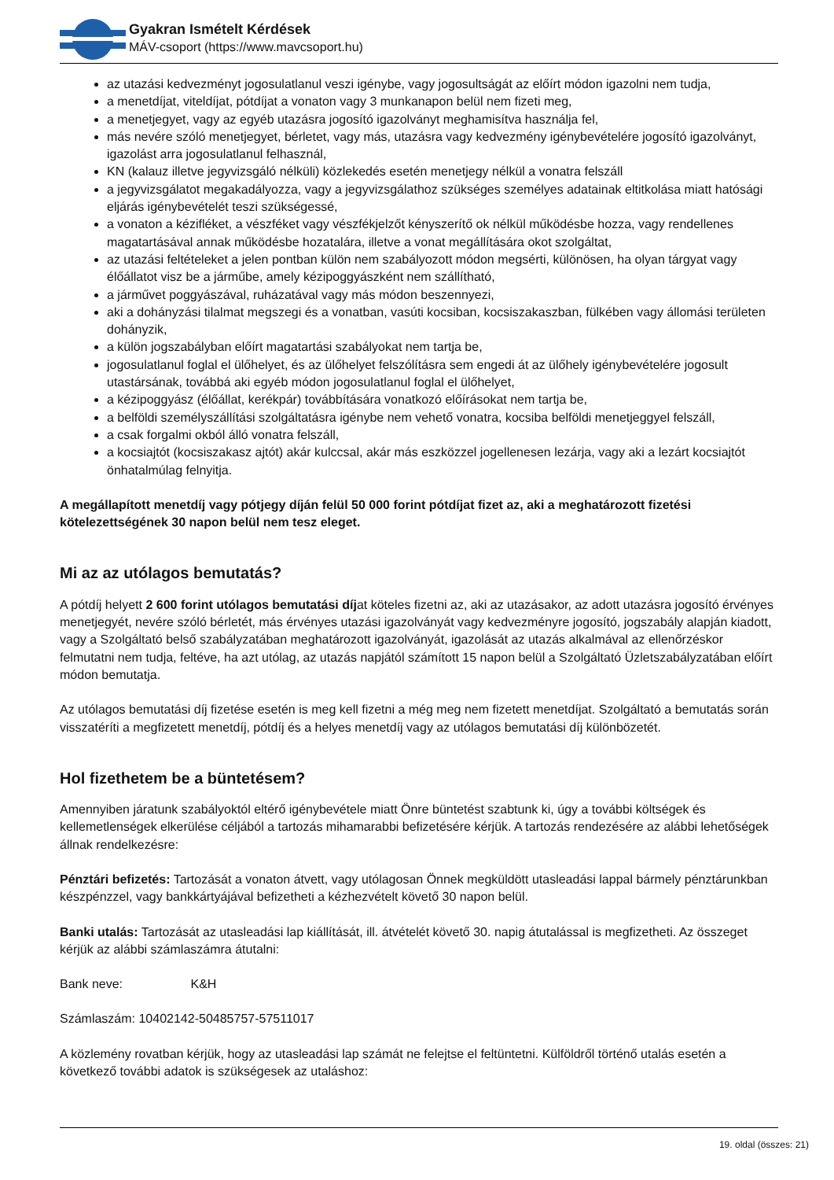Gyakran Ismételt Kérdések
MÁV-csoport (https://www.mavcsoport.hu)
az utazási kedvezményt jogosulatlanul veszi igénybe, vagy jogosultságát az előírt módon igazolni nem tudja,
a menetdíjat, viteldíjat, pótdíjat a vonaton vagy 3 munkanapon belül nem fizeti meg,
a menetjegyet, vagy az egyéb utazásra jogosító igazolványt meghamisítva használja fel,
más nevére szóló menetjegyet, bérletet, vagy más, utazásra vagy kedvezmény igénybevételére jogosító igazolványt, igazolást arra jogosulatlanul felhasznál,
KN (kalauz illetve jegyvizsgáló nélküli) közlekedés esetén menetjegy nélkül a vonatra felszáll
a jegyvizsgálatot megakadályozza, vagy a jegyvizsgálathoz szükséges személyes adatainak eltitkolása miatt hatósági eljárás igénybevételét teszi szükségessé,
a vonaton a kézifléket, a vészféket vagy vészfékjelzőt kényszerítő ok nélkül működésbe hozza, vagy rendellenes magatartásával annak működésbe hozatalára, illetve a vonat megállítására okot szolgáltat,
az utazási feltételeket a jelen pontban külön nem szabályozott módon megsérti, különösen, ha olyan tárgyat vagy élőállatot visz be a járműbe, amely kézipoggyászként nem szállítható,
a járművet poggyászával, ruházatával vagy más módon beszennyezi,
aki a dohányzási tilalmat megszegi és a vonatban, vasúti kocsiban, kocsiszakaszban, fülkében vagy állomási területen dohányzik,
a külön jogszabályban előírt magatartási szabályokat nem tartja be,
jogosulatlanul foglal el ülőhelyet, és az ülőhelyet felszólításra sem engedi át az ülőhely igénybevételére jogosult utastársának, továbbá aki egyéb módon jogosulatlanul foglal el ülőhelyet,
a kézipoggyász (élőállat, kerékpár) továbbítására vonatkozó előírásokat nem tartja be,
a belföldi személyszállítási szolgáltatásra igénybe nem vehető vonatra, kocsiba belföldi menetjeggyel felszáll,
a csak forgalmi okból álló vonatra felszáll,
a kocsiajtót (kocsiszakasz ajtót) akár kulccsal, akár más eszközzel jogellenesen lezárja, vagy aki a lezárt kocsiajtót önhatalmúlag felnyitja.
A megállapított menetdíj vagy pótjegy díján felül 50 000 forint pótdíjat fizet az, aki a meghatározott fizetési kötelezettségének 30 napon belül nem tesz eleget.
Mi az az utólagos bemutatás?
A pótdíj helyett 2 600 forint utólagos bemutatási díjat köteles fizetni az, aki az utazásakor, az adott utazásra jogosító érvényes menetjegyét, nevére szóló bérletét, más érvényes utazási igazolványát vagy kedvezményre jogosító, jogszabály alapján kiadott, vagy a Szolgáltató belső szabályzatában meghatározott igazolványát, igazolását az utazás alkalmával az ellenőrzéskor felmutatni nem tudja, feltéve, ha azt utólag, az utazás napjától számított 15 napon belül a Szolgáltató Üzletszabályzatában előírt módon bemutatja.
Az utólagos bemutatási díj fizetése esetén is meg kell fizetni a még meg nem fizetett menetdíjat. Szolgáltató a bemutatás során visszatéríti a megfizetett menetdíj, pótdíj és a helyes menetdíj vagy az utólagos bemutatási díj különbözetét.
Hol fizethetem be a büntetésem?
Amennyiben járatunk szabályoktól eltérő igénybevétele miatt Önre büntetést szabtunk ki, úgy a további költségek és kellemetlenségek elkerülése céljából a tartozás mihamarabbi befizetésére kérjük. A tartozás rendezésére az alábbi lehetőségek állnak rendelkezésre:
Pénztári befizetés: Tartozását a vonaton átvett, vagy utólagosan Önnek megküldött utasleadási lappal bármely pénztárunkban készpénzzel, vagy bankkártyájával befizetheti a kézhezvételt követő 30 napon belül.
Banki utalás: Tartozását az utasleadási lap kiállítását, ill. átvételét követő 30. napig átutalással is megfizetheti. Az összeget kérjük az alábbi számlaszámra átutalni:
Bank neve: K&H
Számlaszám: 10402142-50485757-57511017
A közlemény rovatban kérjük, hogy az utasleadási lap számát ne felejtse el feltüntetni. Külföldről történő utalás esetén a következő további adatok is szükségesek az utaláshoz:
19. oldal (összes: 21)